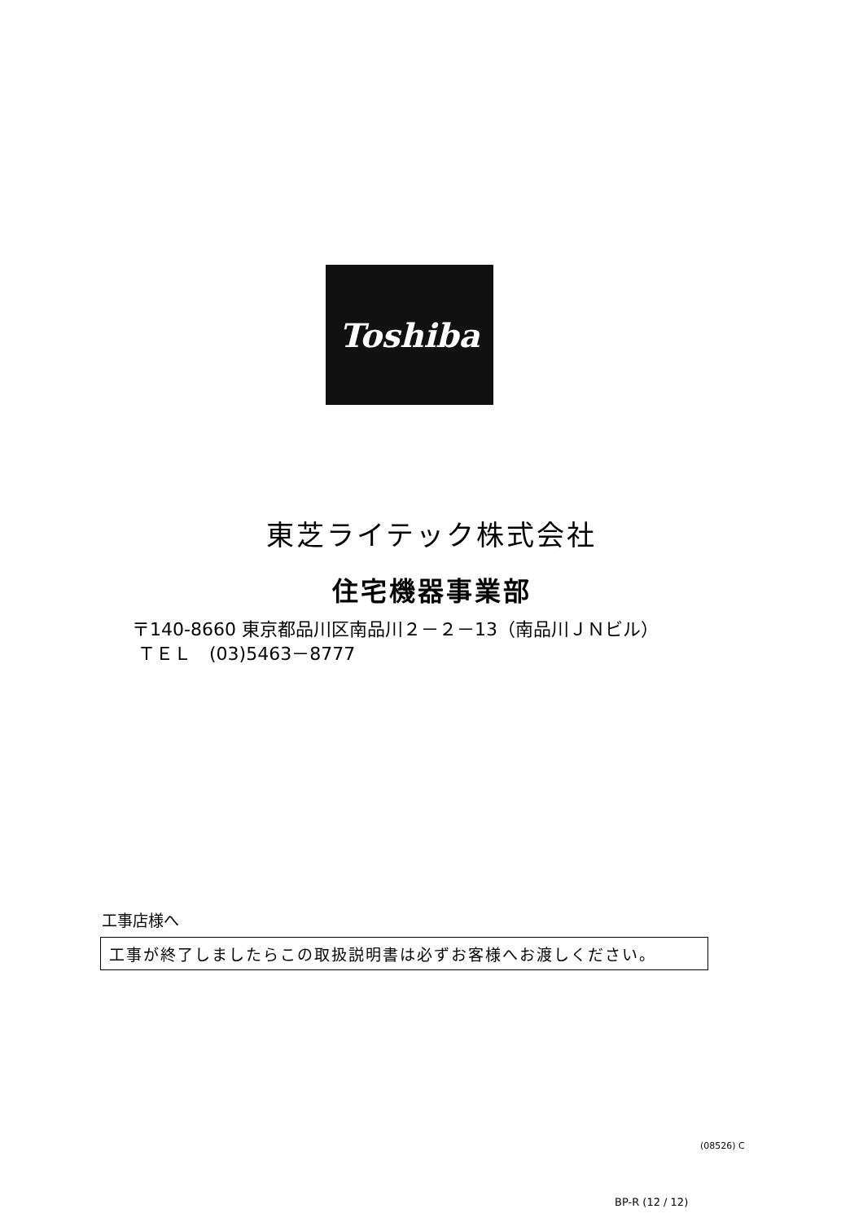Toshiba
東芝ライテック株式会社
住宅機器事業部
〒140-8660 東京都品川区南品川２－２－13（南品川ＪＮビル）
ＴＥＬ　(03)5463－8777
工事店様へ
工事が終了しましたらこの取扱説明書は必ずお客様へお渡しください。
(08526) C
BP-R (12 / 12)